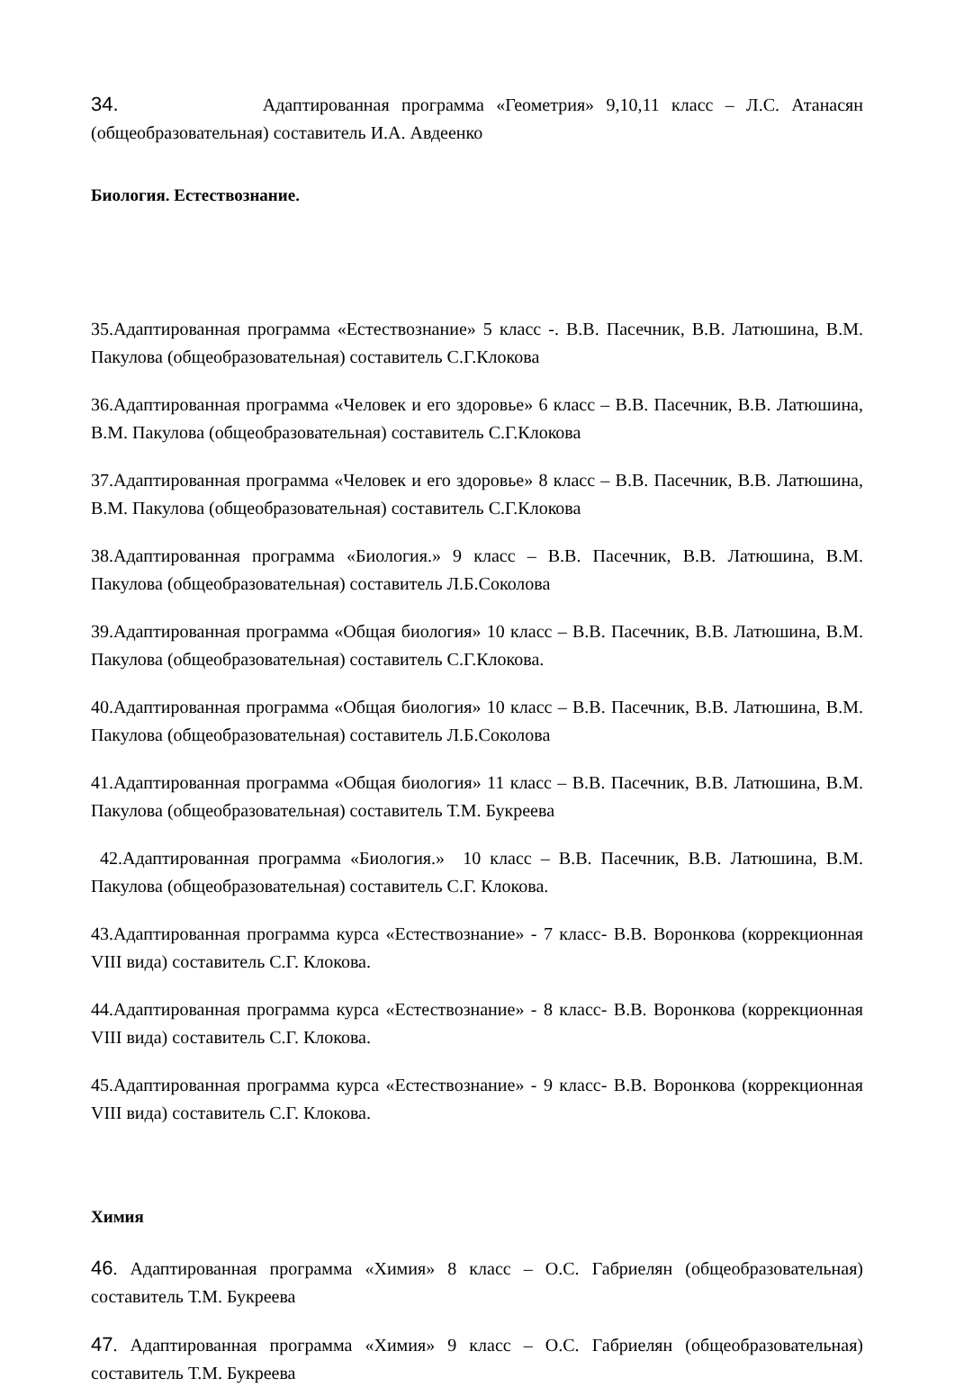34. Адаптированная программа «Геометрия» 9,10,11 класс – Л.С. Атанасян (общеобразовательная) составитель И.А. Авдеенко
Биология. Естествознание.
35.Адаптированная программа «Естествознание» 5 класс -. В.В. Пасечник, В.В. Латюшина, В.М. Пакулова (общеобразовательная) составитель С.Г.Клокова
36.Адаптированная программа «Человек и его здоровье» 6 класс – В.В. Пасечник, В.В. Латюшина, В.М. Пакулова (общеобразовательная) составитель С.Г.Клокова
37.Адаптированная программа «Человек и его здоровье» 8 класс – В.В. Пасечник, В.В. Латюшина, В.М. Пакулова (общеобразовательная) составитель С.Г.Клокова
38.Адаптированная программа «Биология.» 9 класс – В.В. Пасечник, В.В. Латюшина, В.М. Пакулова (общеобразовательная) составитель Л.Б.Соколова
39.Адаптированная программа «Общая биология» 10 класс – В.В. Пасечник, В.В. Латюшина, В.М. Пакулова (общеобразовательная) составитель С.Г.Клокова.
40.Адаптированная программа «Общая биология» 10 класс – В.В. Пасечник, В.В. Латюшина, В.М. Пакулова (общеобразовательная) составитель Л.Б.Соколова
41.Адаптированная программа «Общая биология» 11 класс – В.В. Пасечник, В.В. Латюшина, В.М. Пакулова (общеобразовательная) составитель Т.М. Букреева
42.Адаптированная программа «Биология.» 10 класс – В.В. Пасечник, В.В. Латюшина, В.М. Пакулова (общеобразовательная) составитель С.Г. Клокова.
43.Адаптированная программа курса «Естествознание» - 7 класс- В.В. Воронкова (коррекционная VIII вида) составитель С.Г. Клокова.
44.Адаптированная программа курса «Естествознание» - 8 класс- В.В. Воронкова (коррекционная VIII вида) составитель С.Г. Клокова.
45.Адаптированная программа курса «Естествознание» - 9 класс- В.В. Воронкова (коррекционная VIII вида) составитель С.Г. Клокова.
Химия
46. Адаптированная программа «Химия» 8 класс – О.С. Габриелян (общеобразовательная) составитель Т.М. Букреева
47. Адаптированная программа «Химия» 9 класс – О.С. Габриелян (общеобразовательная) составитель Т.М. Букреева